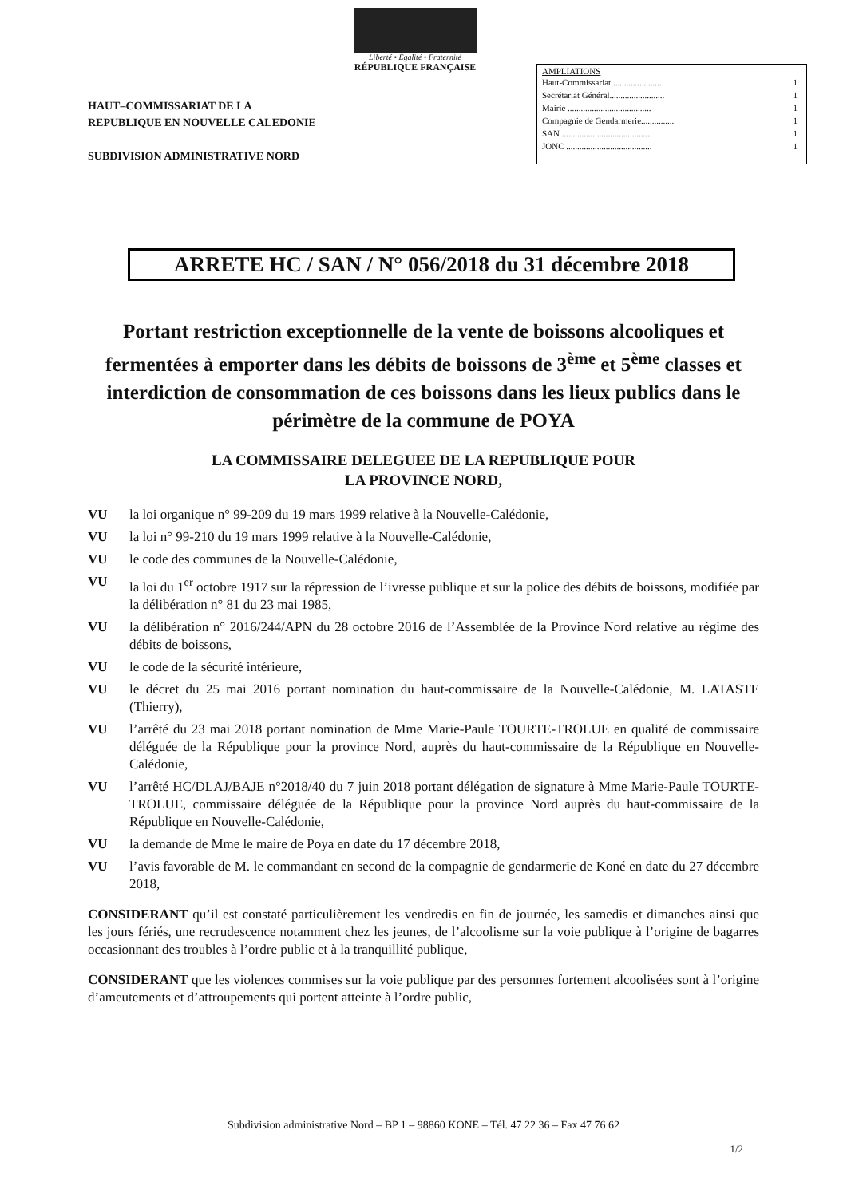Liberté • Égalité • Fraternité
RÉPUBLIQUE FRANÇAISE
HAUT–COMMISSARIAT DE LA
REPUBLIQUE EN NOUVELLE CALEDONIE
SUBDIVISION ADMINISTRATIVE NORD
AMPLIATIONS
| Haut-Commissariat....................... | 1 |
| Secrétariat Général......................... | 1 |
| Mairie ...................................... | 1 |
| Compagnie de Gendarmerie............... | 1 |
| SAN ......................................... | 1 |
| JONC ....................................... | 1 |
ARRETE HC / SAN / N° 056/2018 du 31 décembre 2018
Portant restriction exceptionnelle de la vente de boissons alcooliques et fermentées à emporter dans les débits de boissons de 3<sup>ème</sup> et 5<sup>ème</sup> classes et interdiction de consommation de ces boissons dans les lieux publics dans le périmètre de la commune de POYA
LA COMMISSAIRE DELEGUEE DE LA REPUBLIQUE POUR
LA PROVINCE NORD,
VU la loi organique n° 99-209 du 19 mars 1999 relative à la Nouvelle-Calédonie,
VU la loi n° 99-210 du 19 mars 1999 relative à la Nouvelle-Calédonie,
VU le code des communes de la Nouvelle-Calédonie,
VU la loi du 1<sup>er</sup> octobre 1917 sur la répression de l’ivresse publique et sur la police des débits de boissons, modifiée par la délibération n° 81 du 23 mai 1985,
VU la délibération n° 2016/244/APN du 28 octobre 2016 de l’Assemblée de la Province Nord relative au régime des débits de boissons,
VU le code de la sécurité intérieure,
VU le décret du 25 mai 2016 portant nomination du haut-commissaire de la Nouvelle-Calédonie, M. LATASTE (Thierry),
VU l’arrêté du 23 mai 2018 portant nomination de Mme Marie-Paule TOURTE-TROLUE en qualité de commissaire déléguée de la République pour la province Nord, auprès du haut-commissaire de la République en Nouvelle-Calédonie,
VU l’arrêté HC/DLAJ/BAJE n°2018/40 du 7 juin 2018 portant délégation de signature à Mme Marie-Paule TOURTE-TROLUE, commissaire déléguée de la République pour la province Nord auprès du haut-commissaire de la République en Nouvelle-Calédonie,
VU la demande de Mme le maire de Poya en date du 17 décembre 2018,
VU l’avis favorable de M. le commandant en second de la compagnie de gendarmerie de Koné en date du 27 décembre 2018,
CONSIDERANT qu’il est constaté particulièrement les vendredis en fin de journée, les samedis et dimanches ainsi que les jours fériés, une recrudescence notamment chez les jeunes, de l’alcoolisme sur la voie publique à l’origine de bagarres occasionnant des troubles à l’ordre public et à la tranquillité publique,
CONSIDERANT que les violences commises sur la voie publique par des personnes fortement alcoolisées sont à l’origine d’ameutements et d’attroupements qui portent atteinte à l’ordre public,
Subdivision administrative Nord – BP 1 – 98860 KONE – Tél. 47 22 36 – Fax 47 76 62
1/2